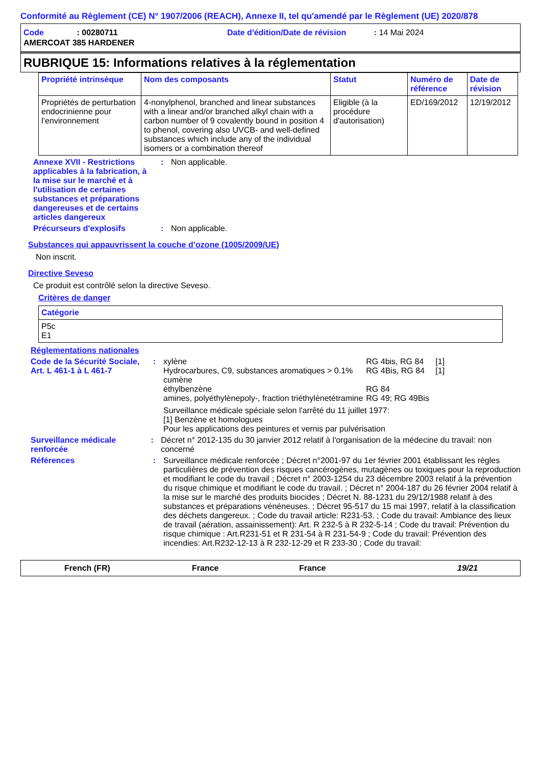Conformité au Règlement (CE) N° 1907/2006 (REACH), Annexe II, tel qu'amendé par le Règlement (UE) 2020/878
Code : 00280711 Date d'édition/Date de révision : 14 Mai 2024
AMERCOAT 385 HARDENER
RUBRIQUE 15: Informations relatives à la réglementation
| Propriété intrinsèque | Nom des composants | Statut | Numéro de référence | Date de révision |
| --- | --- | --- | --- | --- |
| Propriétés de perturbation endocrinienne pour l’environnement | 4-nonylphenol, branched and linear substances with a linear and/or branched alkyl chain with a carbon number of 9 covalently bound in position 4 to phenol, covering also UVCB- and well-defined substances which include any of the individual isomers or a combination thereof | Eligible (à la procédure d'autorisation) | ED/169/2012 | 12/19/2012 |
Annexe XVII - Restrictions applicables à la fabrication, à la mise sur le marché et à l'utilisation de certaines substances et préparations dangereuses et de certains articles dangereux
: Non applicable.
Précurseurs d'explosifs : Non applicable.
Substances qui appauvrissent la couche d’ozone (1005/2009/UE)
Non inscrit.
Directive Seveso
Ce produit est contrôlé selon la directive Seveso.
Critères de danger
| Catégorie |
| --- |
| P5c E1 |
Réglementations nationales
Code de la Sécurité Sociale, Art. L 461-1 à L 461-7
:
| xylène | RG 4bis, RG 84 | [1] |
| Hydrocarbures, C9, substances aromatiques > 0.1% cumène | RG 4Bis, RG 84 | [1] |
| éthylbenzène | RG 84 | |
| amines, polyéthylènepoly-, fraction triéthylènetétramine | RG 49; RG 49Bis | |
Surveillance médicale spéciale selon l'arrêté du 11 juillet 1977:
[1] Benzène et homologues
Pour les applications des peintures et vernis par pulvérisation
Surveillance médicale renforcée
: Décret n° 2012-135 du 30 janvier 2012 relatif à l'organisation de la médecine du travail: non concerné
Références : Surveillance médicale renforcée ; Décret n°2001-97 du 1er février 2001 établissant les règles particulières de prévention des risques cancérogènes, mutagènes ou toxiques pour la reproduction et modifiant le code du travail ; Décret n° 2003-1254 du 23 décembre 2003 relatif à la prévention du risque chimique et modifiant le code du travail. ; Décret n° 2004-187 du 26 février 2004 relatif à la mise sur le marché des produits biocides ; Décret N. 88-1231 du 29/12/1988 relatif à des substances et préparations vénéneuses. ; Décret 95-517 du 15 mai 1997, relatif à la classification des déchets dangereux. ; Code du travail article: R231-53. ; Code du travail: Ambiance des lieux de travail (aération, assainissement): Art. R 232-5 à R 232-5-14 ; Code du travail: Prévention du risque chimique : Art.R231-51 et R 231-54 à R 231-54-9 ; Code du travail: Prévention des incendies: Art.R232-12-13 à R 232-12-29 et R 233-30 ; Code du travail:
French (FR) France France 19/21